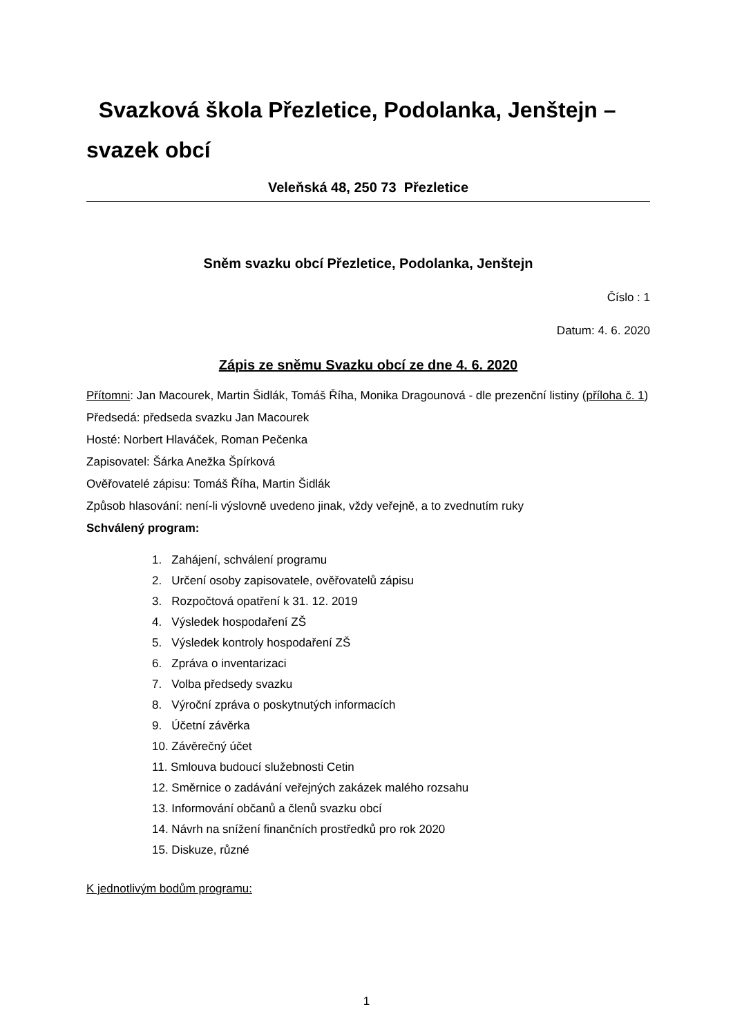Svazková škola Přezletice, Podolanka, Jenštejn – svazek obcí
Veleňská 48, 250 73 Přezletice
Sněm svazku obcí Přezletice, Podolanka, Jenštejn
Číslo : 1
Datum: 4. 6. 2020
Zápis ze sněmu Svazku obcí ze dne 4. 6. 2020
Přítomni: Jan Macourek, Martin Šidlák, Tomáš Říha, Monika Dragounová - dle prezenční listiny (příloha č. 1)
Předsedá: předseda svazku Jan Macourek
Hosté: Norbert Hlaváček, Roman Pečenka
Zapisovatel: Šárka Anežka Špírková
Ověřovatelé zápisu: Tomáš Říha, Martin Šidlák
Způsob hlasování: není-li výslovně uvedeno jinak, vždy veřejně, a to zvednutím ruky
Schválený program:
1. Zahájení, schválení programu
2. Určení osoby zapisovatele, ověřovatelů zápisu
3. Rozpočtová opatření k 31. 12. 2019
4. Výsledek hospodaření ZŠ
5. Výsledek kontroly hospodaření ZŠ
6. Zpráva o inventarizaci
7. Volba předsedy svazku
8. Výroční zpráva o poskytnutých informacích
9. Účetní závěrka
10. Závěrečný účet
11. Smlouva budoucí služebnosti Cetin
12. Směrnice o zadávání veřejných zakázek malého rozsahu
13. Informování občanů a členů svazku obcí
14. Návrh na snížení finančních prostředků pro rok 2020
15. Diskuze, různé
K jednotlivým bodům programu:
1